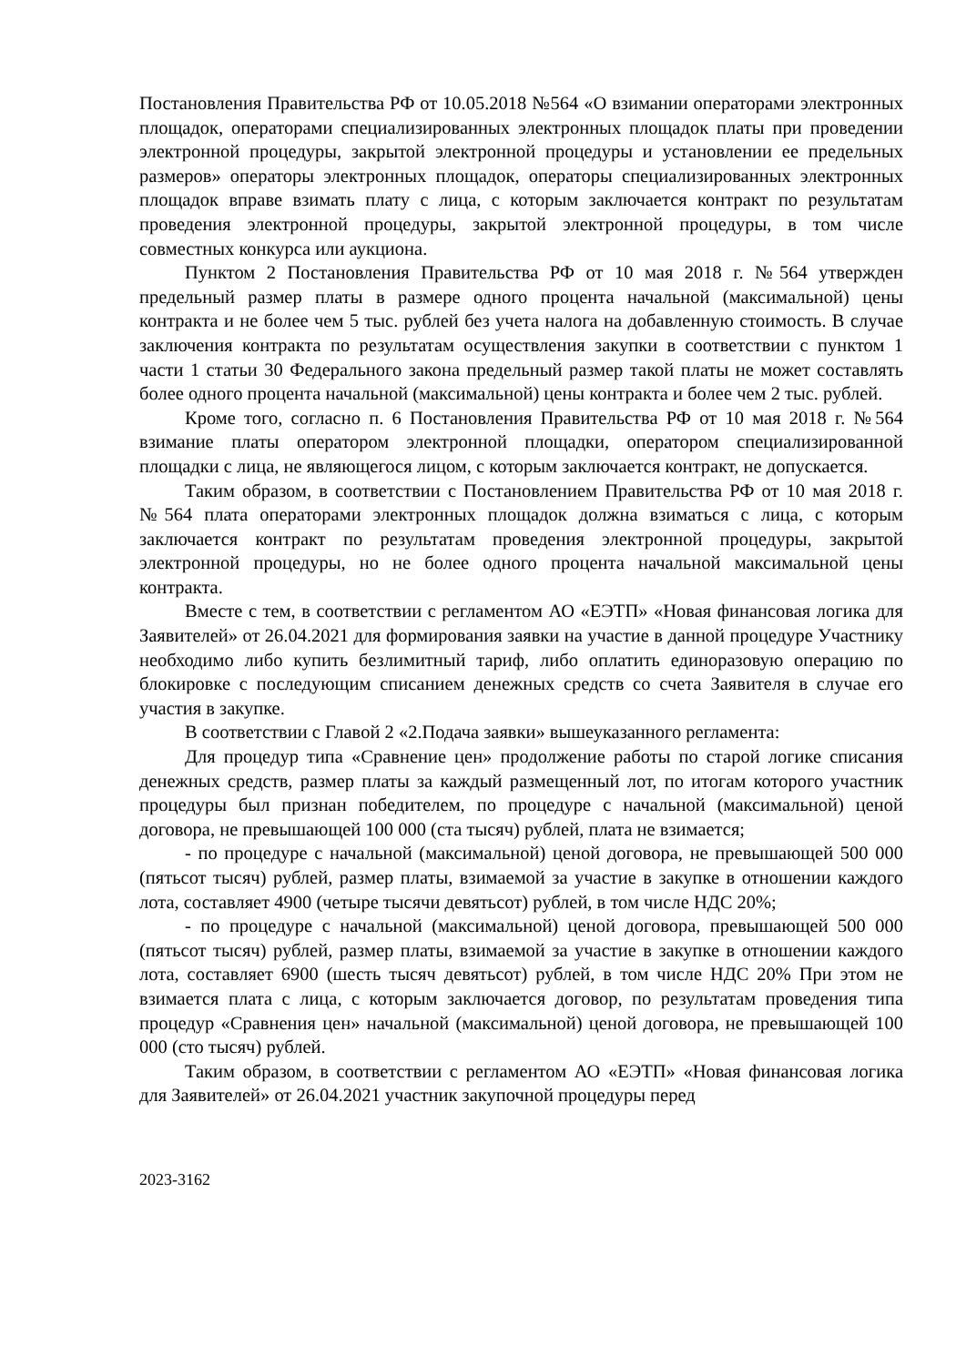Постановления Правительства РФ от 10.05.2018 №564 «О взимании операторами электронных площадок, операторами специализированных электронных площадок платы при проведении электронной процедуры, закрытой электронной процедуры и установлении ее предельных размеров» операторы электронных площадок, операторы специализированных электронных площадок вправе взимать плату с лица, с которым заключается контракт по результатам проведения электронной процедуры, закрытой электронной процедуры, в том числе совместных конкурса или аукциона.
Пунктом 2 Постановления Правительства РФ от 10 мая 2018 г. №564 утвержден предельный размер платы в размере одного процента начальной (максимальной) цены контракта и не более чем 5 тыс. рублей без учета налога на добавленную стоимость. В случае заключения контракта по результатам осуществления закупки в соответствии с пунктом 1 части 1 статьи 30 Федерального закона предельный размер такой платы не может составлять более одного процента начальной (максимальной) цены контракта и более чем 2 тыс. рублей.
Кроме того, согласно п. 6 Постановления Правительства РФ от 10 мая 2018 г. №564 взимание платы оператором электронной площадки, оператором специализированной площадки с лица, не являющегося лицом, с которым заключается контракт, не допускается.
Таким образом, в соответствии с Постановлением Правительства РФ от 10 мая 2018 г. №564 плата операторами электронных площадок должна взиматься с лица, с которым заключается контракт по результатам проведения электронной процедуры, закрытой электронной процедуры, но не более одного процента начальной максимальной цены контракта.
Вместе с тем, в соответствии с регламентом АО «ЕЭТП» «Новая финансовая логика для Заявителей» от 26.04.2021 для формирования заявки на участие в данной процедуре Участнику необходимо либо купить безлимитный тариф, либо оплатить единоразовую операцию по блокировке с последующим списанием денежных средств со счета Заявителя в случае его участия в закупке.
В соответствии с Главой 2 «2.Подача заявки» вышеуказанного регламента:
Для процедур типа «Сравнение цен» продолжение работы по старой логике списания денежных средств, размер платы за каждый размещенный лот, по итогам которого участник процедуры был признан победителем, по процедуре с начальной (максимальной) ценой договора, не превышающей 100 000 (ста тысяч) рублей, плата не взимается;
- по процедуре с начальной (максимальной) ценой договора, не превышающей 500 000 (пятьсот тысяч) рублей, размер платы, взимаемой за участие в закупке в отношении каждого лота, составляет 4900 (четыре тысячи девятьсот) рублей, в том числе НДС 20%;
- по процедуре с начальной (максимальной) ценой договора, превышающей 500 000 (пятьсот тысяч) рублей, размер платы, взимаемой за участие в закупке в отношении каждого лота, составляет 6900 (шесть тысяч девятьсот) рублей, в том числе НДС 20% При этом не взимается плата с лица, с которым заключается договор, по результатам проведения типа процедур «Сравнения цен» начальной (максимальной) ценой договора, не превышающей 100 000 (сто тысяч) рублей.
Таким образом, в соответствии с регламентом АО «ЕЭТП» «Новая финансовая логика для Заявителей» от 26.04.2021 участник закупочной процедуры перед
2023-3162